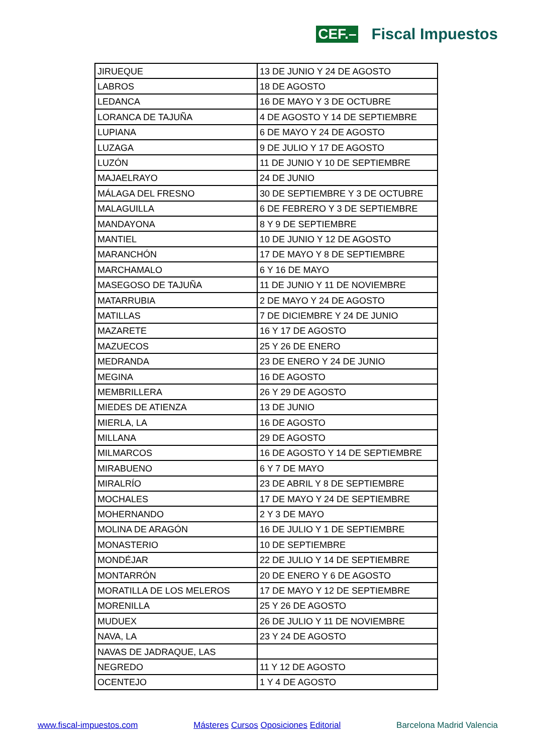CEF.– Fiscal Impuestos
| JIRUEQUE | 13 DE JUNIO Y 24 DE AGOSTO |
| LABROS | 18 DE AGOSTO |
| LEDANCA | 16 DE MAYO Y 3 DE OCTUBRE |
| LORANCA DE TAJUÑA | 4 DE AGOSTO Y 14 DE SEPTIEMBRE |
| LUPIANA | 6 DE MAYO Y 24 DE AGOSTO |
| LUZAGA | 9 DE JULIO Y 17 DE AGOSTO |
| LUZÓN | 11 DE JUNIO Y 10 DE SEPTIEMBRE |
| MAJAELRAYO | 24 DE JUNIO |
| MÁLAGA DEL FRESNO | 30 DE SEPTIEMBRE Y 3 DE OCTUBRE |
| MALAGUILLA | 6 DE FEBRERO Y 3 DE SEPTIEMBRE |
| MANDAYONA | 8 Y 9 DE SEPTIEMBRE |
| MANTIEL | 10 DE JUNIO Y 12 DE AGOSTO |
| MARANCHÓN | 17 DE MAYO Y 8 DE SEPTIEMBRE |
| MARCHAMALO | 6 Y 16 DE MAYO |
| MASEGOSO DE TAJUÑA | 11 DE JUNIO Y 11 DE NOVIEMBRE |
| MATARRUBIA | 2 DE MAYO Y 24 DE AGOSTO |
| MATILLAS | 7 DE DICIEMBRE Y 24 DE JUNIO |
| MAZARETE | 16 Y 17 DE AGOSTO |
| MAZUECOS | 25 Y 26 DE ENERO |
| MEDRANDA | 23 DE ENERO Y 24 DE JUNIO |
| MEGINA | 16 DE AGOSTO |
| MEMBRILLERA | 26 Y 29 DE AGOSTO |
| MIEDES DE ATIENZA | 13 DE JUNIO |
| MIERLA, LA | 16 DE AGOSTO |
| MILLANA | 29 DE AGOSTO |
| MILMARCOS | 16 DE AGOSTO Y 14 DE SEPTIEMBRE |
| MIRABUENO | 6 Y 7 DE MAYO |
| MIRALRÍO | 23 DE ABRIL Y 8 DE SEPTIEMBRE |
| MOCHALES | 17 DE MAYO Y 24 DE SEPTIEMBRE |
| MOHERNANDO | 2 Y 3 DE MAYO |
| MOLINA DE ARAGÓN | 16 DE JULIO Y 1 DE SEPTIEMBRE |
| MONASTERIO | 10 DE SEPTIEMBRE |
| MONDÉJAR | 22 DE JULIO Y 14 DE SEPTIEMBRE |
| MONTARRÓN | 20 DE ENERO Y 6 DE AGOSTO |
| MORATILLA DE LOS MELEROS | 17 DE MAYO Y 12 DE SEPTIEMBRE |
| MORENILLA | 25 Y 26 DE AGOSTO |
| MUDUEX | 26 DE JULIO Y 11 DE NOVIEMBRE |
| NAVA, LA | 23 Y 24 DE AGOSTO |
| NAVAS DE JADRAQUE, LAS | |
| NEGREDO | 11 Y 12 DE AGOSTO |
| OCENTEJO | 1 Y 4 DE AGOSTO |
www.fiscal-impuestos.com Másteres Cursos Oposiciones Editorial Barcelona Madrid Valencia